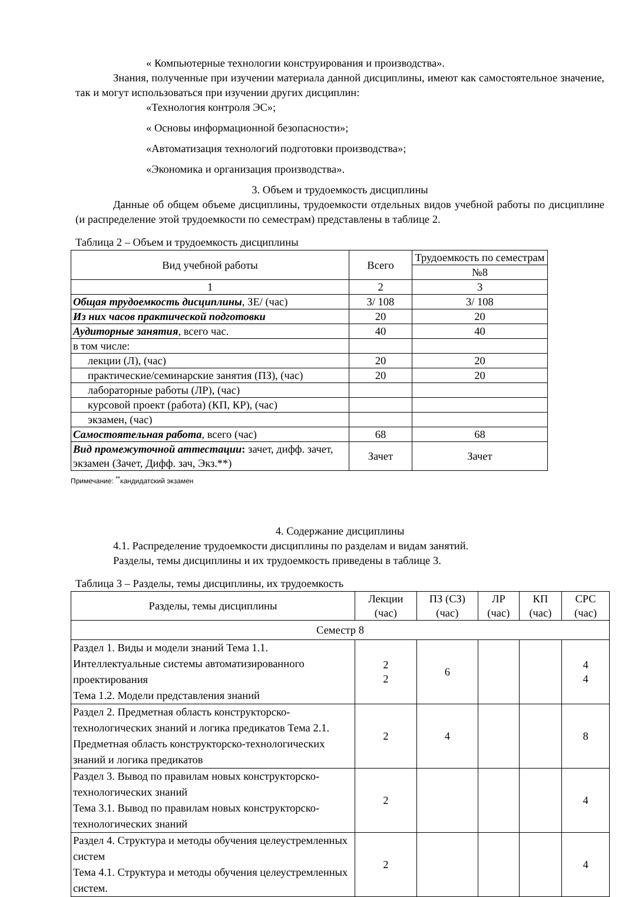« Компьютерные технологии конструирования и производства».
Знания, полученные при изучении материала данной дисциплины, имеют как самостоятельное значение, так и могут использоваться при изучении других дисциплин:
«Технология контроля ЭС»;
« Основы информационной безопасности»;
«Автоматизация технологий подготовки производства»;
«Экономика и организация производства».
3. Объем и трудоемкость дисциплины
Данные об общем объеме дисциплины, трудоемкости отдельных видов учебной работы по дисциплине (и распределение этой трудоемкости по семестрам) представлены в таблице 2.
Таблица 2 – Объем и трудоемкость дисциплины
| Вид учебной работы | Всего | Трудоемкость по семестрам |
| --- | --- | --- |
| | | №8 |
| 1 | 2 | 3 |
| Общая трудоемкость дисциплины , ЗЕ/ (час) | 3/ 108 | 3/ 108 |
| Из них часов практической подготовки | 20 | 20 |
| Аудиторные занятия , всего час. | 40 | 40 |
| в том числе: | | |
| лекции (Л), (час) | 20 | 20 |
| практические/семинарские занятия (ПЗ), (час) | 20 | 20 |
| лабораторные работы (ЛР), (час) | | |
| курсовой проект (работа) (КП, КР), (час) | | |
| экзамен, (час) | | |
| Самостоятельная работа , всего (час) | 68 | 68 |
| Вид промежуточной аттестации : зачет, дифф. зачет, экзамен (Зачет, Дифф. зач, Экз.**) | Зачет | Зачет |
Примечание: <sup>**</sup>кандидатский экзамен
4. Содержание дисциплины
4.1. Распределение трудоемкости дисциплины по разделам и видам занятий.
Разделы, темы дисциплины и их трудоемкость приведены в таблице 3.
Таблица 3 – Разделы, темы дисциплины, их трудоемкость
| Разделы, темы дисциплины | Лекции (час) | ПЗ (СЗ) (час) | ЛР (час) | КП (час) | СРС (час) |
| --- | --- | --- | --- | --- | --- |
| Семестр 8 | | | | | |
| Раздел 1. Виды и модели знаний Тема 1.1. Интеллектуальные системы автоматизированного проектирования Тема 1.2. Модели представления знаний | 2 2 | 6 | | | 4 4 |
| Раздел 2. Предметная область конструкторско-технологических знаний и логика предикатов Тема 2.1. Предметная область конструкторско-технологических знаний и логика предикатов | 2 | 4 | | | 8 |
| Раздел 3. Вывод по правилам новых конструкторско-технологических знаний Тема 3.1. Вывод по правилам новых конструкторско-технологических знаний | 2 | | | | 4 |
| Раздел 4. Структура и методы обучения целеустремленных систем Тема 4.1. Структура и методы обучения целеустремленных систем. | 2 | | | | 4 |